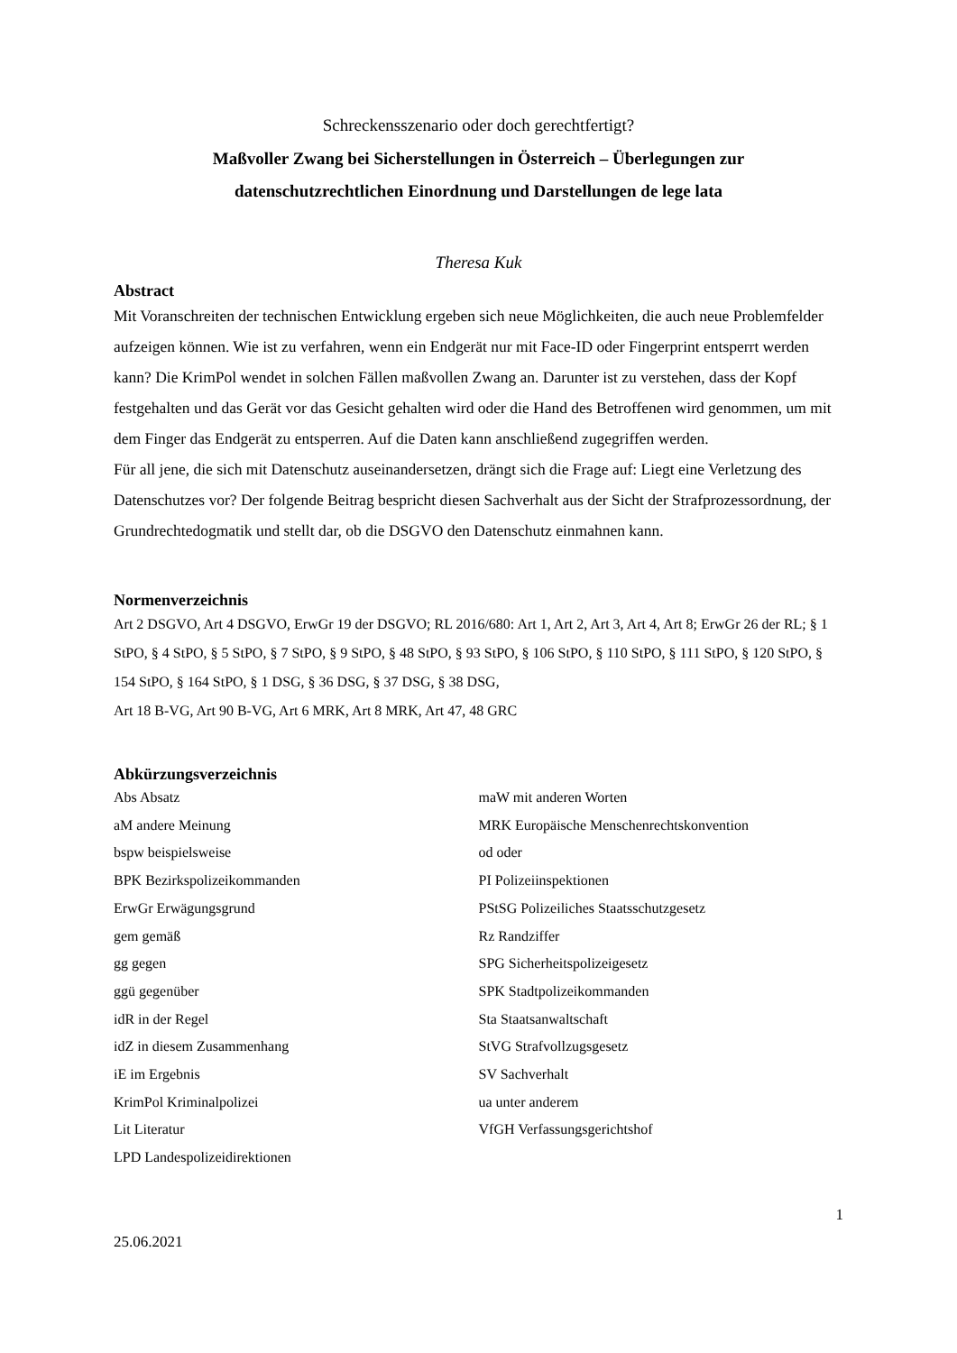Schreckensszenario oder doch gerechtfertigt?
Maßvoller Zwang bei Sicherstellungen in Österreich – Überlegungen zur
datenschutzrechtlichen Einordnung und Darstellungen de lege lata
Theresa Kuk
Abstract
Mit Voranschreiten der technischen Entwicklung ergeben sich neue Möglichkeiten, die auch neue Problemfelder aufzeigen können. Wie ist zu verfahren, wenn ein Endgerät nur mit Face-ID oder Fingerprint entsperrt werden kann? Die KrimPol wendet in solchen Fällen maßvollen Zwang an. Darunter ist zu verstehen, dass der Kopf festgehalten und das Gerät vor das Gesicht gehalten wird oder die Hand des Betroffenen wird genommen, um mit dem Finger das Endgerät zu entsperren. Auf die Daten kann anschließend zugegriffen werden.
Für all jene, die sich mit Datenschutz auseinandersetzen, drängt sich die Frage auf: Liegt eine Verletzung des Datenschutzes vor? Der folgende Beitrag bespricht diesen Sachverhalt aus der Sicht der Strafprozessordnung, der Grundrechtedogmatik und stellt dar, ob die DSGVO den Datenschutz einmahnen kann.
Normenverzeichnis
Art 2 DSGVO, Art 4 DSGVO, ErwGr 19 der DSGVO; RL 2016/680: Art 1, Art 2, Art 3, Art 4, Art 8; ErwGr 26 der RL; § 1 StPO, § 4 StPO, § 5 StPO, § 7 StPO, § 9 StPO, § 48 StPO, § 93 StPO, § 106 StPO, § 110 StPO, § 111 StPO, § 120 StPO, § 154 StPO, § 164 StPO, § 1 DSG, § 36 DSG, § 37 DSG, § 38 DSG,
Art 18 B-VG, Art 90 B-VG, Art 6 MRK, Art 8 MRK, Art 47, 48 GRC
Abkürzungsverzeichnis
Abs Absatz
aM andere Meinung
bspw beispielsweise
BPK Bezirkspolizeikommanden
ErwGr Erwägungsgrund
gem gemäß
gg gegen
ggü gegenüber
idR in der Regel
idZ in diesem Zusammenhang
iE im Ergebnis
KrimPol Kriminalpolizei
Lit Literatur
LPD Landespolizeidirektionen
maW mit anderen Worten
MRK Europäische Menschenrechtskonvention
od oder
PI Polizeiinspektionen
PStSG Polizeiliches Staatsschutzgesetz
Rz Randziffer
SPG Sicherheitspolizeigesetz
SPK Stadtpolizeikommanden
Sta Staatsanwaltschaft
StVG Strafvollzugsgesetz
SV Sachverhalt
ua unter anderem
VfGH Verfassungsgerichtshof
25.06.2021 1